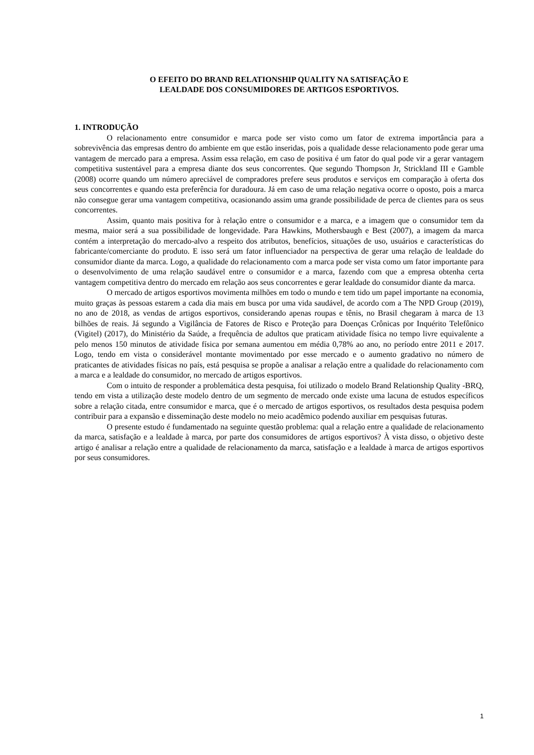O EFEITO DO BRAND RELATIONSHIP QUALITY NA SATISFAÇÃO E
LEALDADE DOS CONSUMIDORES DE ARTIGOS ESPORTIVOS.
1. INTRODUÇÃO
O relacionamento entre consumidor e marca pode ser visto como um fator de extrema importância para a sobrevivência das empresas dentro do ambiente em que estão inseridas, pois a qualidade desse relacionamento pode gerar uma vantagem de mercado para a empresa. Assim essa relação, em caso de positiva é um fator do qual pode vir a gerar vantagem competitiva sustentável para a empresa diante dos seus concorrentes. Que segundo Thompson Jr, Strickland III e Gamble (2008) ocorre quando um número apreciável de compradores prefere seus produtos e serviços em comparação à oferta dos seus concorrentes e quando esta preferência for duradoura. Já em caso de uma relação negativa ocorre o oposto, pois a marca não consegue gerar uma vantagem competitiva, ocasionando assim uma grande possibilidade de perca de clientes para os seus concorrentes.
Assim, quanto mais positiva for à relação entre o consumidor e a marca, e a imagem que o consumidor tem da mesma, maior será a sua possibilidade de longevidade. Para Hawkins, Mothersbaugh e Best (2007), a imagem da marca contém a interpretação do mercado-alvo a respeito dos atributos, benefícios, situações de uso, usuários e características do fabricante/comerciante do produto. E isso será um fator influenciador na perspectiva de gerar uma relação de lealdade do consumidor diante da marca. Logo, a qualidade do relacionamento com a marca pode ser vista como um fator importante para o desenvolvimento de uma relação saudável entre o consumidor e a marca, fazendo com que a empresa obtenha certa vantagem competitiva dentro do mercado em relação aos seus concorrentes e gerar lealdade do consumidor diante da marca.
O mercado de artigos esportivos movimenta milhões em todo o mundo e tem tido um papel importante na economia, muito graças às pessoas estarem a cada dia mais em busca por uma vida saudável, de acordo com a The NPD Group (2019), no ano de 2018, as vendas de artigos esportivos, considerando apenas roupas e tênis, no Brasil chegaram à marca de 13 bilhões de reais. Já segundo a Vigilância de Fatores de Risco e Proteção para Doenças Crônicas por Inquérito Telefônico (Vigitel) (2017), do Ministério da Saúde, a frequência de adultos que praticam atividade física no tempo livre equivalente a pelo menos 150 minutos de atividade física por semana aumentou em média 0,78% ao ano, no período entre 2011 e 2017. Logo, tendo em vista o considerável montante movimentado por esse mercado e o aumento gradativo no número de praticantes de atividades físicas no país, está pesquisa se propõe a analisar a relação entre a qualidade do relacionamento com a marca e a lealdade do consumidor, no mercado de artigos esportivos.
Com o intuito de responder a problemática desta pesquisa, foi utilizado o modelo Brand Relationship Quality -BRQ, tendo em vista a utilização deste modelo dentro de um segmento de mercado onde existe uma lacuna de estudos específicos sobre a relação citada, entre consumidor e marca, que é o mercado de artigos esportivos, os resultados desta pesquisa podem contribuir para a expansão e disseminação deste modelo no meio acadêmico podendo auxiliar em pesquisas futuras.
O presente estudo é fundamentado na seguinte questão problema: qual a relação entre a qualidade de relacionamento da marca, satisfação e a lealdade à marca, por parte dos consumidores de artigos esportivos? À vista disso, o objetivo deste artigo é analisar a relação entre a qualidade de relacionamento da marca, satisfação e a lealdade à marca de artigos esportivos por seus consumidores.
1